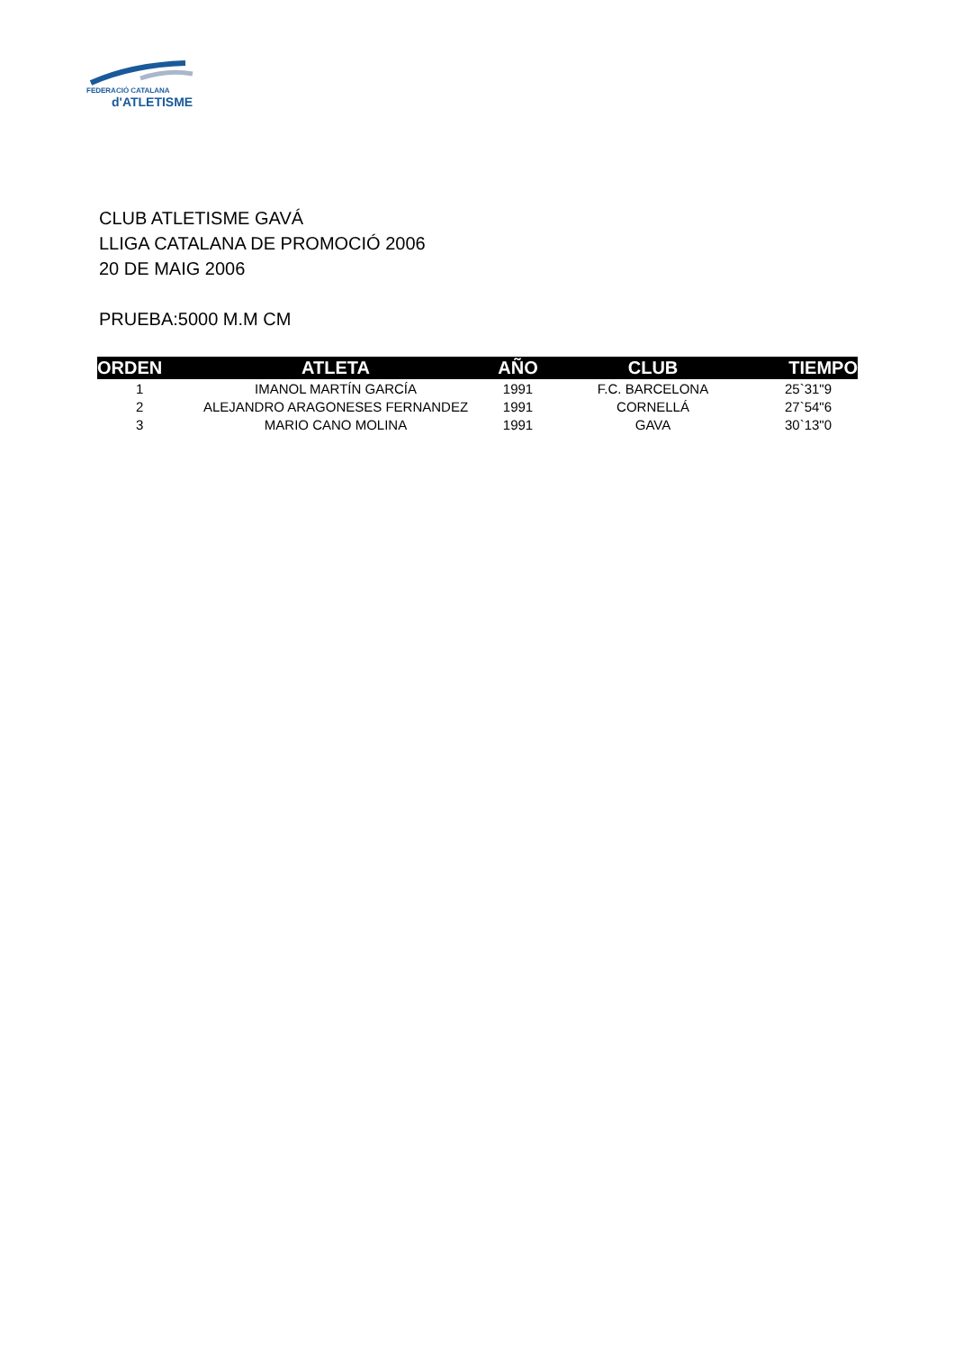FEDERACIÓ CATALANA
d'ATLETISME
CLUB ATLETISME GAVÁ
LLIGA CATALANA DE PROMOCIÓ 2006
20 DE MAIG 2006
PRUEBA:5000 M.M CM
| ORDEN | ATLETA | AÑO | CLUB | TIEMPO |
| --- | --- | --- | --- | --- |
| 1 | IMANOL MARTÍN GARCÍA | 1991 | F.C. BARCELONA | 25`31"9 |
| 2 | ALEJANDRO ARAGONESES FERNANDEZ | 1991 | CORNELLÁ | 27`54"6 |
| 3 | MARIO CANO MOLINA | 1991 | GAVA | 30`13"0 |